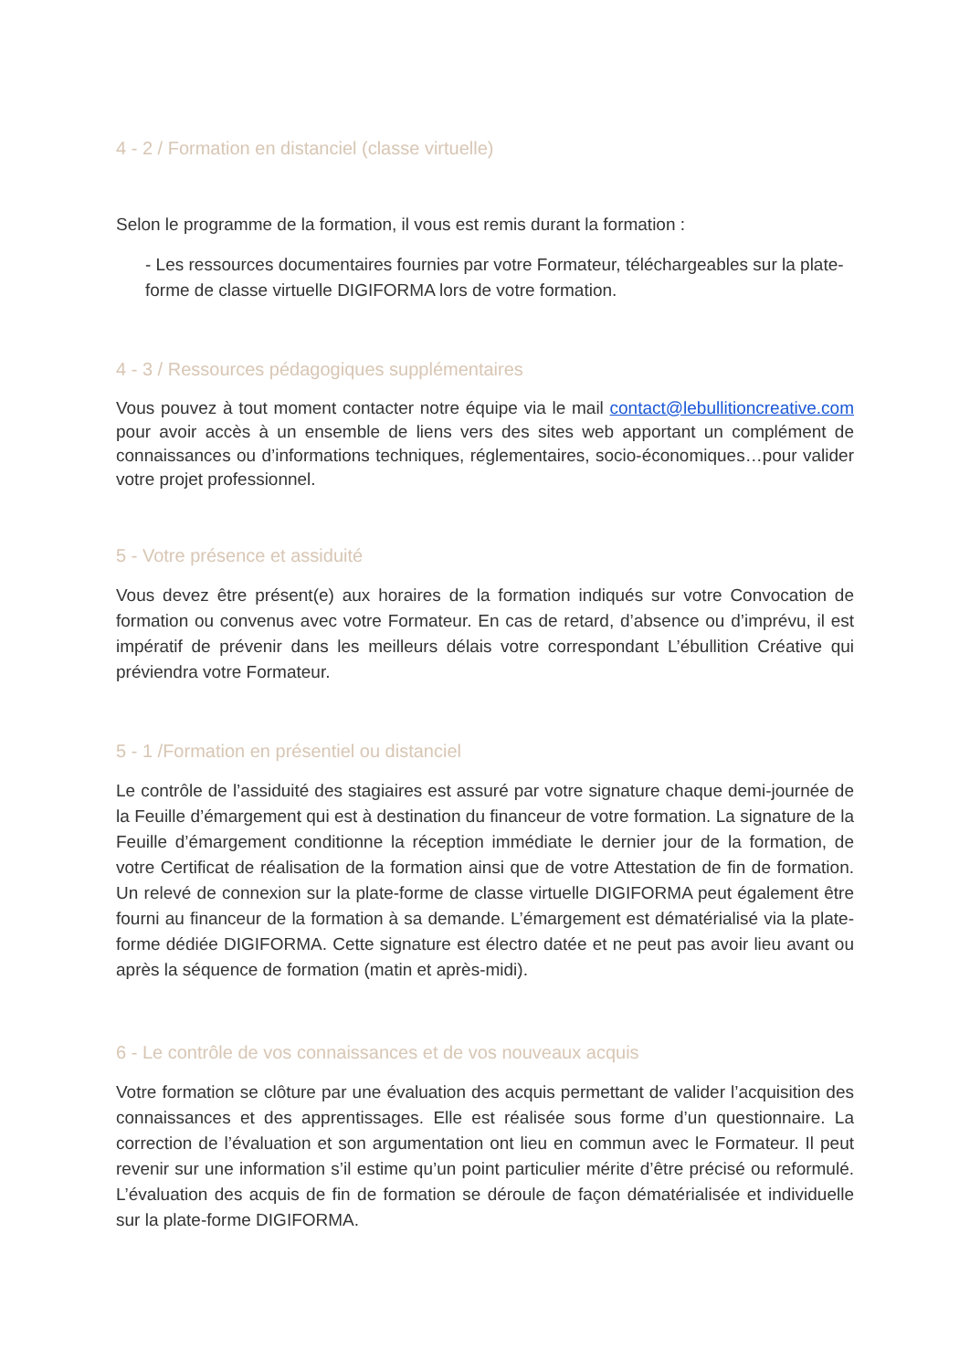4 - 2 / Formation en distanciel (classe virtuelle)
Selon le programme de la formation, il vous est remis durant la formation :
- Les ressources documentaires fournies par votre Formateur, téléchargeables sur la plate-forme de classe virtuelle DIGIFORMA lors de votre formation.
4 - 3 / Ressources pédagogiques supplémentaires
Vous pouvez à tout moment contacter notre équipe via le mail contact@lebullitioncreative.com pour avoir accès à un ensemble de liens vers des sites web apportant un complément de connaissances ou d’informations techniques, réglementaires, socio-économiques…pour valider votre projet professionnel.
5 - Votre présence et assiduité
Vous devez être présent(e) aux horaires de la formation indiqués sur votre Convocation de formation ou convenus avec votre Formateur. En cas de retard, d’absence ou d’imprévu, il est impératif de prévenir dans les meilleurs délais votre correspondant L’ébullition Créative qui préviendra votre Formateur.
5 - 1 /Formation en présentiel ou distanciel
Le contrôle de l’assiduité des stagiaires est assuré par votre signature chaque demi-journée de la Feuille d’émargement qui est à destination du financeur de votre formation. La signature de la Feuille d’émargement conditionne la réception immédiate le dernier jour de la formation, de votre Certificat de réalisation de la formation ainsi que de votre Attestation de fin de formation. Un relevé de connexion sur la plate-forme de classe virtuelle DIGIFORMA peut également être fourni au financeur de la formation à sa demande. L’émargement est dématérialisé via la plate-forme dédiée DIGIFORMA. Cette signature est électro datée et ne peut pas avoir lieu avant ou après la séquence de formation (matin et après-midi).
6 - Le contrôle de vos connaissances et de vos nouveaux acquis
Votre formation se clôture par une évaluation des acquis permettant de valider l’acquisition des connaissances et des apprentissages. Elle est réalisée sous forme d’un questionnaire. La correction de l’évaluation et son argumentation ont lieu en commun avec le Formateur. Il peut revenir sur une information s’il estime qu’un point particulier mérite d’être précisé ou reformulé. L’évaluation des acquis de fin de formation se déroule de façon dématérialisée et individuelle sur la plate-forme DIGIFORMA.